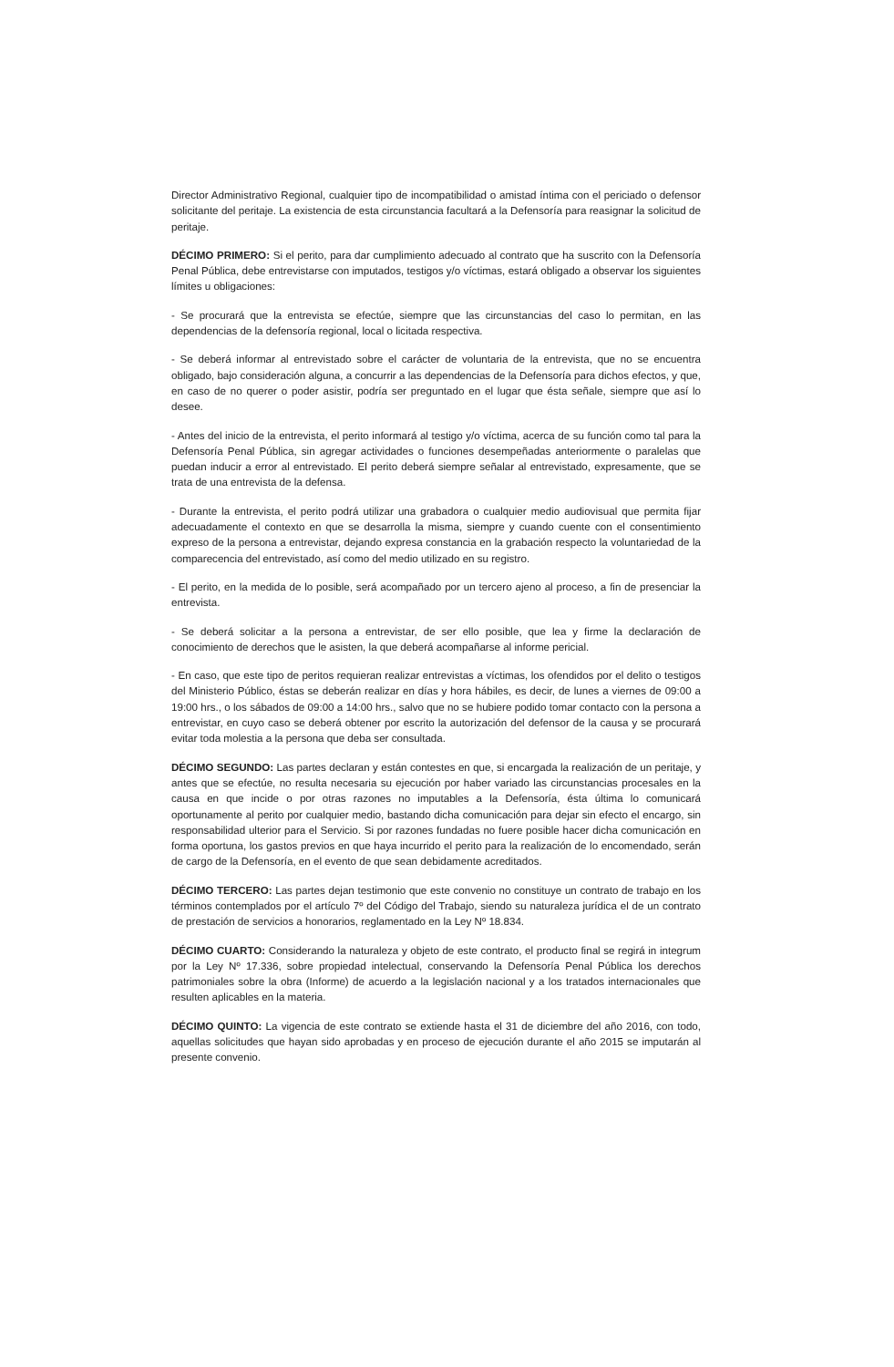Director Administrativo Regional, cualquier tipo de incompatibilidad o amistad íntima con el periciado o defensor solicitante del peritaje. La existencia de esta circunstancia facultará a la Defensoría para reasignar la solicitud de peritaje.
DÉCIMO PRIMERO: Si el perito, para dar cumplimiento adecuado al contrato que ha suscrito con la Defensoría Penal Pública, debe entrevistarse con imputados, testigos y/o víctimas, estará obligado a observar los siguientes límites u obligaciones:
- Se procurará que la entrevista se efectúe, siempre que las circunstancias del caso lo permitan, en las dependencias de la defensoría regional, local o licitada respectiva.
- Se deberá informar al entrevistado sobre el carácter de voluntaria de la entrevista, que no se encuentra obligado, bajo consideración alguna, a concurrir a las dependencias de la Defensoría para dichos efectos, y que, en caso de no querer o poder asistir, podría ser preguntado en el lugar que ésta señale, siempre que así lo desee.
- Antes del inicio de la entrevista, el perito informará al testigo y/o víctima, acerca de su función como tal para la Defensoría Penal Pública, sin agregar actividades o funciones desempeñadas anteriormente o paralelas que puedan inducir a error al entrevistado. El perito deberá siempre señalar al entrevistado, expresamente, que se trata de una entrevista de la defensa.
- Durante la entrevista, el perito podrá utilizar una grabadora o cualquier medio audiovisual que permita fijar adecuadamente el contexto en que se desarrolla la misma, siempre y cuando cuente con el consentimiento expreso de la persona a entrevistar, dejando expresa constancia en la grabación respecto la voluntariedad de la comparecencia del entrevistado, así como del medio utilizado en su registro.
- El perito, en la medida de lo posible, será acompañado por un tercero ajeno al proceso, a fin de presenciar la entrevista.
- Se deberá solicitar a la persona a entrevistar, de ser ello posible, que lea y firme la declaración de conocimiento de derechos que le asisten, la que deberá acompañarse al informe pericial.
- En caso, que este tipo de peritos requieran realizar entrevistas a víctimas, los ofendidos por el delito o testigos del Ministerio Público, éstas se deberán realizar en días y hora hábiles, es decir, de lunes a viernes de 09:00 a 19:00 hrs., o los sábados de 09:00 a 14:00 hrs., salvo que no se hubiere podido tomar contacto con la persona a entrevistar, en cuyo caso se deberá obtener por escrito la autorización del defensor de la causa y se procurará evitar toda molestia a la persona que deba ser consultada.
DÉCIMO SEGUNDO: Las partes declaran y están contestes en que, si encargada la realización de un peritaje, y antes que se efectúe, no resulta necesaria su ejecución por haber variado las circunstancias procesales en la causa en que incide o por otras razones no imputables a la Defensoría, ésta última lo comunicará oportunamente al perito por cualquier medio, bastando dicha comunicación para dejar sin efecto el encargo, sin responsabilidad ulterior para el Servicio. Si por razones fundadas no fuere posible hacer dicha comunicación en forma oportuna, los gastos previos en que haya incurrido el perito para la realización de lo encomendado, serán de cargo de la Defensoría, en el evento de que sean debidamente acreditados.
DÉCIMO TERCERO: Las partes dejan testimonio que este convenio no constituye un contrato de trabajo en los términos contemplados por el artículo 7º del Código del Trabajo, siendo su naturaleza jurídica el de un contrato de prestación de servicios a honorarios, reglamentado en la Ley Nº 18.834.
DÉCIMO CUARTO: Considerando la naturaleza y objeto de este contrato, el producto final se regirá in integrum por la Ley Nº 17.336, sobre propiedad intelectual, conservando la Defensoría Penal Pública los derechos patrimoniales sobre la obra (Informe) de acuerdo a la legislación nacional y a los tratados internacionales que resulten aplicables en la materia.
DÉCIMO QUINTO: La vigencia de este contrato se extiende hasta el 31 de diciembre del año 2016, con todo, aquellas solicitudes que hayan sido aprobadas y en proceso de ejecución durante el año 2015 se imputarán al presente convenio.